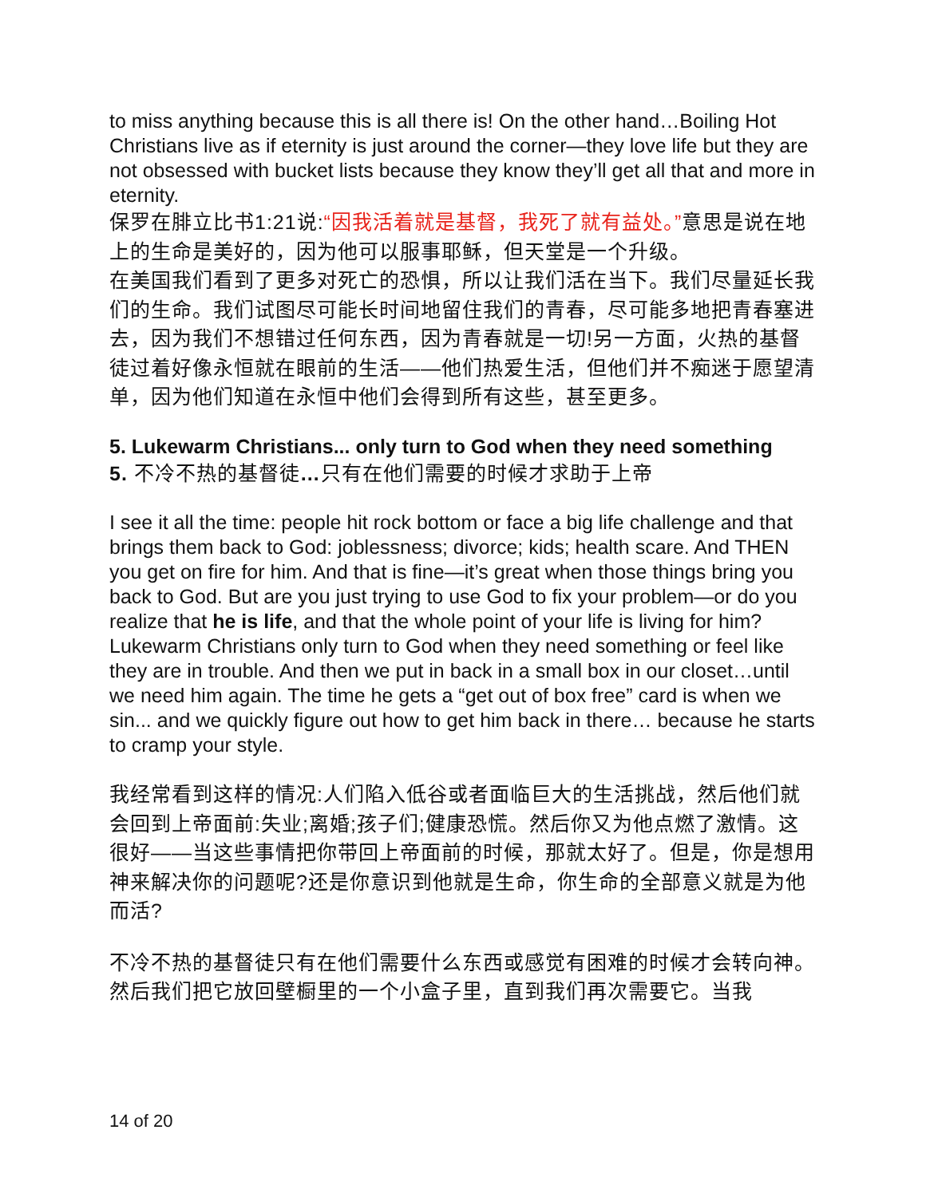to miss anything because this is all there is! On the other hand…Boiling Hot Christians live as if eternity is just around the corner—they love life but they are not obsessed with bucket lists because they know they’ll get all that and more in eternity.
保罗在腓立比书1:21说:“因我活着就是基督，我死了就有益处。”意思是说在地上的生命是美好的，因为他可以服事耶稣，但天堂是一个升级。
在美国我们看到了更多对死亡的恐惧，所以让我们活在当下。我们尽量延长我们的生命。我们试图尽可能长时间地留住我们的青春，尽可能多地把青春塞进去，因为我们不想错过任何东西，因为青春就是一切!另一方面，火热的基督徒过着好像永恒就在眼前的生活——他们热爱生活，但他们并不痴迷于愿望清单，因为他们知道在永恒中他们会得到所有这些，甚至更多。
5. Lukewarm Christians... only turn to God when they need something
5. 不冷不热的基督徒…只有在他们需要的时候才求助于上帝
I see it all the time: people hit rock bottom or face a big life challenge and that brings them back to God: joblessness; divorce; kids; health scare. And THEN you get on fire for him. And that is fine—it’s great when those things bring you back to God. But are you just trying to use God to fix your problem—or do you realize that he is life, and that the whole point of your life is living for him?
Lukewarm Christians only turn to God when they need something or feel like they are in trouble. And then we put in back in a small box in our closet…until we need him again. The time he gets a “get out of box free” card is when we sin... and we quickly figure out how to get him back in there… because he starts to cramp your style.
我经常看到这样的情况:人们陷入低谷或者面临巨大的生活挑战，然后他们就会回到上帝面前:失业;离婚;孩子们;健康恐慌。然后你又为他点燃了激情。这很好——当这些事情把你带回上帝面前的时候，那就太好了。但是，你是想用神来解决你的问题呢?还是你意识到他就是生命，你生命的全部意义就是为他而活?
不冷不热的基督徒只有在他们需要什么东西或感觉有困难的时候才会转向神。然后我们把它放回壁橱里的一个小盒子里，直到我们再次需要它。当我
14 of 20